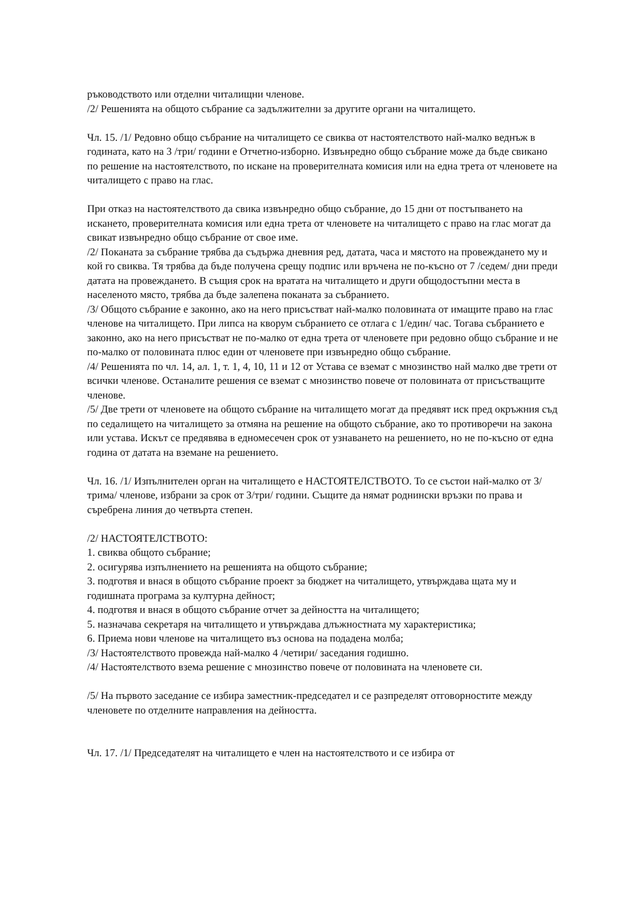ръководството или отделни читалищни членове.
/2/ Решенията на общото събрание са задължителни за другите органи на читалището.
Чл. 15. /1/ Редовно общо събрание на читалището се свиква от настоятелството най-малко веднъж в годината, като на 3 /три/ години е Отчетно-изборно. Извънредно общо събрание може да бъде свикано по решение на настоятелството, по искане на проверителната комисия или на една трета от членовете на читалището с право на глас.
При отказ на настоятелството да свика извънредно общо събрание, до 15 дни от постъпването на искането, проверителната комисия или една трета от членовете на читалището с право на глас могат да свикат извънредно общо събрание от свое име.
/2/ Поканата за събрание трябва да съдържа дневния ред, датата, часа и мястото на провеждането му и кой го свиква. Тя трябва да бъде получена срещу подпис или връчена не по-късно от 7 /седем/ дни преди датата на провеждането. В същия срок на вратата на читалището и други общодостъпни места в населеното място, трябва да бъде залепена поканата за събранието.
/3/ Общото събрание е законно, ако на него присъстват най-малко половината от имащите право на глас членове на читалището. При липса на кворум събранието се отлага с 1/един/ час. Тогава събранието е законно, ако на него присъстват не по-малко от една трета от членовете при редовно общо събрание и не по-малко от половината плюс един от членовете при извънредно общо събрание.
/4/ Решенията по чл. 14, ал. 1, т. 1, 4, 10, 11 и 12 от Устава се вземат с мнозинство най малко две трети от всички членове. Останалите решения се вземат с мнозинство повече от половината от присъстващите членове.
/5/ Две трети от членовете на общото събрание на читалището могат да предявят иск пред окръжния съд по седалището на читалището за отмяна на решение на общото събрание, ако то противоречи на закона или устава. Искът се предявява в едномесечен срок от узнаването на решението, но не по-късно от една година от датата на вземане на решението.
Чл. 16. /1/ Изпълнителен орган на читалището е НАСТОЯТЕЛСТВОТО. То се състои най-малко от 3/ трима/ членове, избрани за срок от 3/три/ години. Същите да нямат роднински връзки по права и съребрена линия до четвърта степен.
/2/ НАСТОЯТЕЛСТВОТО:
1. свиква общото събрание;
2. осигурява изпълнението на решенията на общото събрание;
3. подготвя и внася в общото събрание проект за бюджет на читалището, утвърждава щата му и годишната програма за културна дейност;
4. подготвя и внася в общото събрание отчет за дейността на читалището;
5. назначава секретаря на читалището и утвърждава длъжностната му характеристика;
6. Приема нови членове на читалището въз основа на подадена молба;
/3/ Настоятелството провежда най-малко 4 /четири/ заседания годишно.
/4/ Настоятелството взема решение с мнозинство повече от половината на членовете си.
/5/ На първото заседание се избира заместник-председател и се разпределят отговорностите между членовете по отделните направления на дейността.
Чл. 17. /1/ Председателят на читалището е член на настоятелството и се избира от